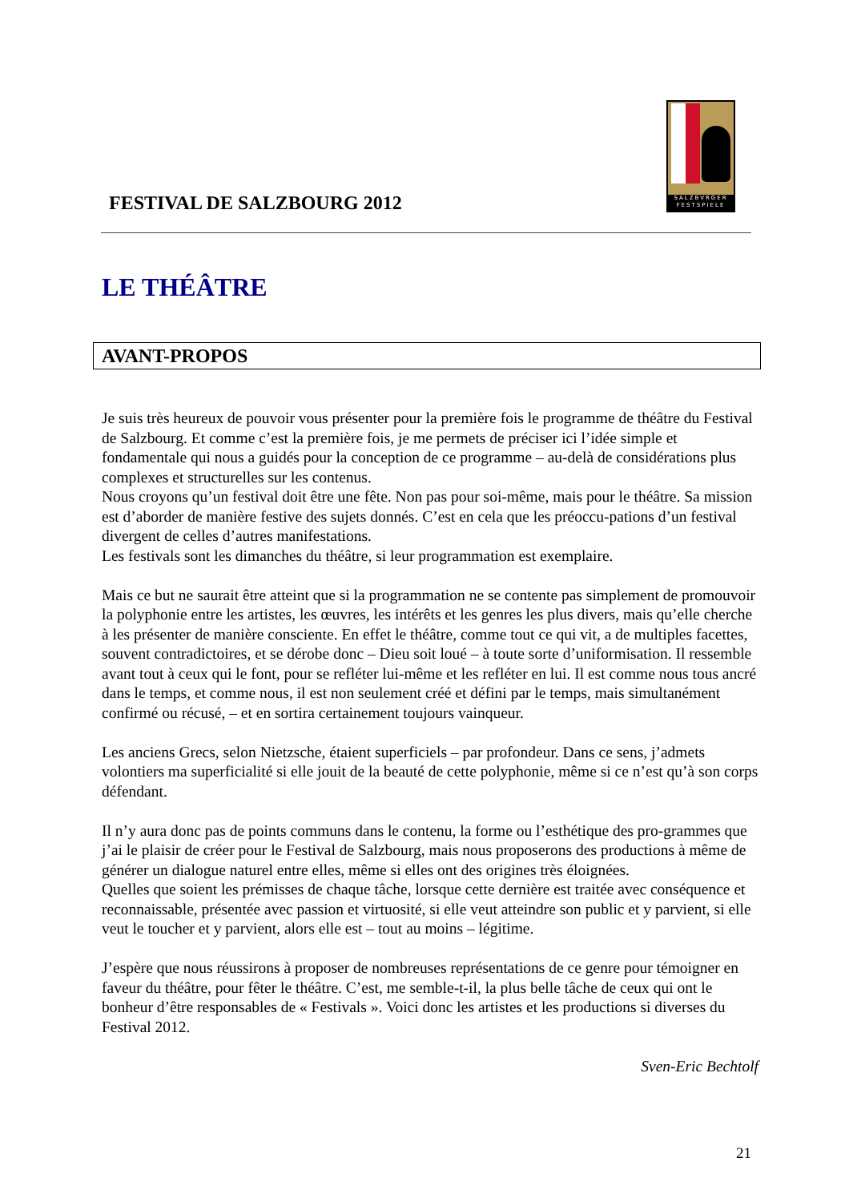FESTIVAL DE SALZBOURG 2012
SALZBVRGER FESTSPIELE
LE THÉÂTRE
AVANT-PROPOS
Je suis très heureux de pouvoir vous présenter pour la première fois le programme de théâtre du Festival de Salzbourg. Et comme c’est la première fois, je me permets de préciser ici l’idée simple et fondamentale qui nous a guidés pour la conception de ce programme – au-delà de considérations plus complexes et structurelles sur les contenus.
Nous croyons qu’un festival doit être une fête. Non pas pour soi-même, mais pour le théâtre. Sa mission est d’aborder de manière festive des sujets donnés. C’est en cela que les préoccu-pations d’un festival divergent de celles d’autres manifestations.
Les festivals sont les dimanches du théâtre, si leur programmation est exemplaire.
Mais ce but ne saurait être atteint que si la programmation ne se contente pas simplement de promouvoir la polyphonie entre les artistes, les œuvres, les intérêts et les genres les plus divers, mais qu’elle cherche à les présenter de manière consciente. En effet le théâtre, comme tout ce qui vit, a de multiples facettes, souvent contradictoires, et se dérobe donc – Dieu soit loué – à toute sorte d’uniformisation. Il ressemble avant tout à ceux qui le font, pour se refléter lui-même et les refléter en lui. Il est comme nous tous ancré dans le temps, et comme nous, il est non seulement créé et défini par le temps, mais simultanément confirmé ou récusé, – et en sortira certainement toujours vainqueur.
Les anciens Grecs, selon Nietzsche, étaient superficiels – par profondeur. Dans ce sens, j’admets volontiers ma superficialité si elle jouit de la beauté de cette polyphonie, même si ce n’est qu’à son corps défendant.
Il n’y aura donc pas de points communs dans le contenu, la forme ou l’esthétique des pro-grammes que j’ai le plaisir de créer pour le Festival de Salzbourg, mais nous proposerons des productions à même de générer un dialogue naturel entre elles, même si elles ont des origines très éloignées.
Quelles que soient les prémisses de chaque tâche, lorsque cette dernière est traitée avec conséquence et reconnaissable, présentée avec passion et virtuosité, si elle veut atteindre son public et y parvient, si elle veut le toucher et y parvient, alors elle est – tout au moins – légitime.
J’espère que nous réussirons à proposer de nombreuses représentations de ce genre pour témoigner en faveur du théâtre, pour fêter le théâtre. C’est, me semble-t-il, la plus belle tâche de ceux qui ont le bonheur d’être responsables de « Festivals ». Voici donc les artistes et les productions si diverses du Festival 2012.
Sven-Eric Bechtolf
21